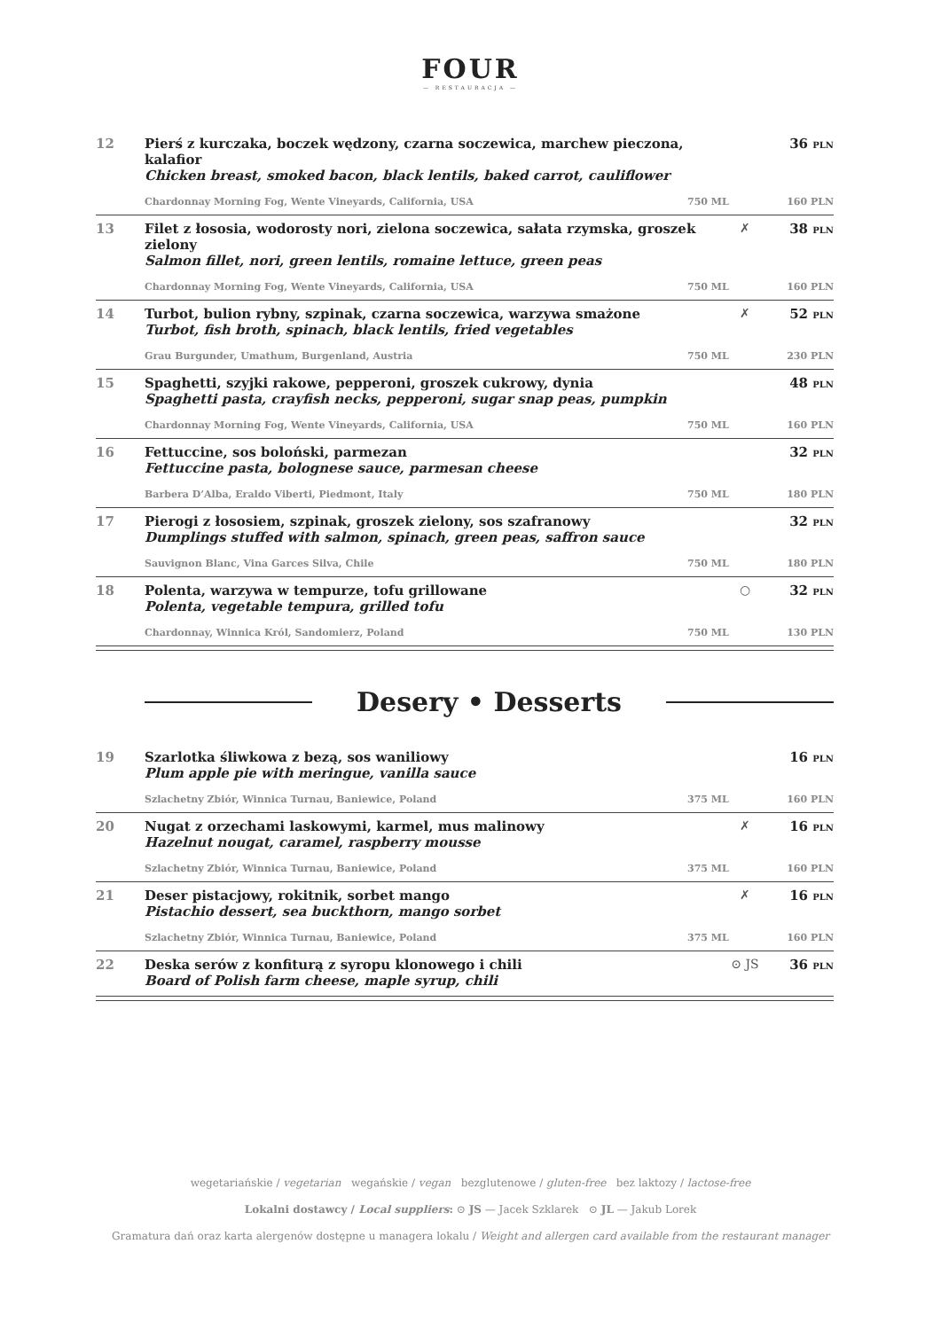FOUR
— RESTAURACJA —
12 Pierś z kurczaka, boczek wędzony, czarna soczewica, marchew pieczona, kalafior
Chicken breast, smoked bacon, black lentils, baked carrot, cauliflower
36 PLN
Chardonnay Morning Fog, Wente Vineyards, California, USA 750 ML 160 PLN
13 Filet z łososia, wodorosty nori, zielona soczewica, sałata rzymska, groszek zielony
Salmon fillet, nori, green lentils, romaine lettuce, green peas
✗ 38 PLN
Chardonnay Morning Fog, Wente Vineyards, California, USA 750 ML 160 PLN
14 Turbot, bulion rybny, szpinak, czarna soczewica, warzywa smażone
Turbot, fish broth, spinach, black lentils, fried vegetables
✗ 52 PLN
Grau Burgunder, Umathum, Burgenland, Austria 750 ML 230 PLN
15 Spaghetti, szyjki rakowe, pepperoni, groszek cukrowy, dynia
Spaghetti pasta, crayfish necks, pepperoni, sugar snap peas, pumpkin
48 PLN
Chardonnay Morning Fog, Wente Vineyards, California, USA 750 ML 160 PLN
16 Fettuccine, sos boloński, parmezan
Fettuccine pasta, bolognese sauce, parmesan cheese
32 PLN
Barbera D’Alba, Eraldo Viberti, Piedmont, Italy 750 ML 180 PLN
17 Pierogi z łososiem, szpinak, groszek zielony, sos szafranowy
Dumplings stuffed with salmon, spinach, green peas, saffron sauce
32 PLN
Sauvignon Blanc, Vina Garces Silva, Chile 750 ML 180 PLN
18 Polenta, warzywa w tempurze, tofu grillowane
Polenta, vegetable tempura, grilled tofu
○ 32 PLN
Chardonnay, Winnica Król, Sandomierz, Poland 750 ML 130 PLN
Desery • Desserts
19 Szarlotka śliwkowa z bezą, sos waniliowy
Plum apple pie with meringue, vanilla sauce
16 PLN
Szlachetny Zbiór, Winnica Turnau, Baniewice, Poland 375 ML 160 PLN
20 Nugat z orzechami laskowymi, karmel, mus malinowy
Hazelnut nougat, caramel, raspberry mousse
✗ 16 PLN
Szlachetny Zbiór, Winnica Turnau, Baniewice, Poland 375 ML 160 PLN
21 Deser pistacjowy, rokitnik, sorbet mango
Pistachio dessert, sea buckthorn, mango sorbet
✗ 16 PLN
Szlachetny Zbiór, Winnica Turnau, Baniewice, Poland 375 ML 160 PLN
22 Deska serów z konfiturą z syropu klonowego i chili
Board of Polish farm cheese, maple syrup, chili
⊙ JS 36 PLN
wegetariańskie / vegetarian wegańskie / vegan bezglutenowe / gluten-free bez laktozy / lactose-free
Lokalni dostawcy / Local suppliers: ⊙ JS — Jacek Szklarek ⊙ JL — Jakub Lorek
Gramatura dań oraz karta alergenów dostępne u managera lokalu / Weight and allergen card available from the restaurant manager